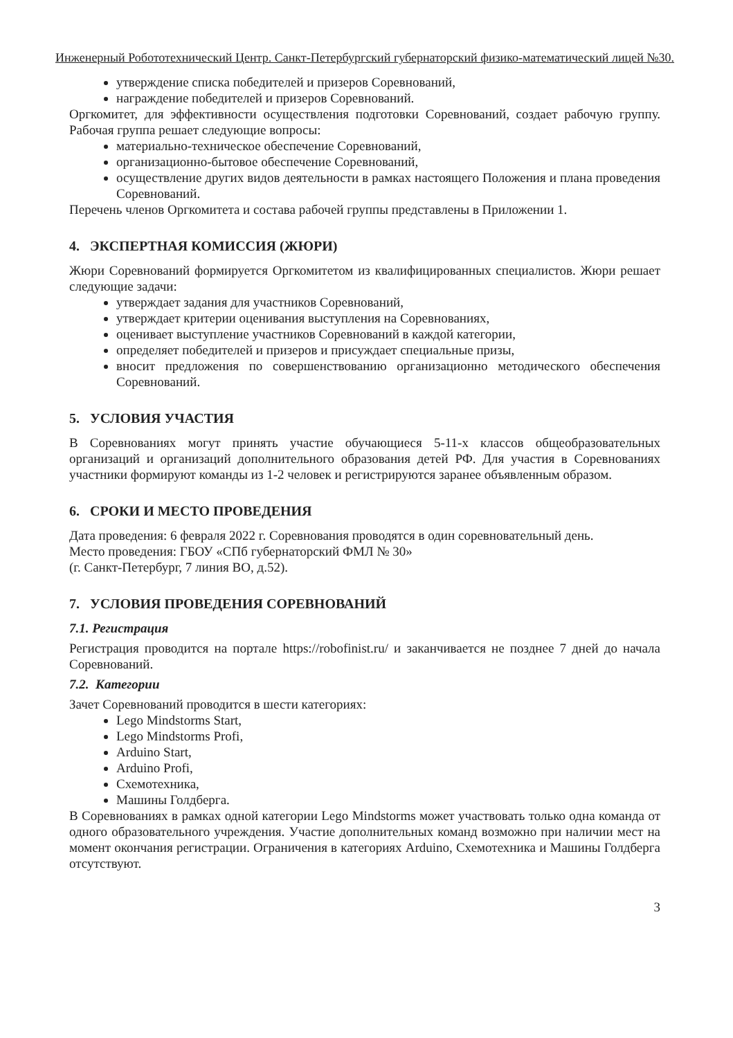Инженерный Робототехнический Центр. Санкт-Петербургский губернаторский физико-математический лицей №30.
утверждение списка победителей и призеров Соревнований,
награждение победителей и призеров Соревнований.
Оргкомитет, для эффективности осуществления подготовки Соревнований, создает рабочую группу. Рабочая группа решает следующие вопросы:
материально-техническое обеспечение Соревнований,
организационно-бытовое обеспечение Соревнований,
осуществление других видов деятельности в рамках настоящего Положения и плана проведения Соревнований.
Перечень членов Оргкомитета и состава рабочей группы представлены в Приложении 1.
4. ЭКСПЕРТНАЯ КОМИССИЯ (ЖЮРИ)
Жюри Соревнований формируется Оргкомитетом из квалифицированных специалистов. Жюри решает следующие задачи:
утверждает задания для участников Соревнований,
утверждает критерии оценивания выступления на Соревнованиях,
оценивает выступление участников Соревнований в каждой категории,
определяет победителей и призеров и присуждает специальные призы,
вносит предложения по совершенствованию организационно методического обеспечения Соревнований.
5. УСЛОВИЯ УЧАСТИЯ
В Соревнованиях могут принять участие обучающиеся 5-11-х классов общеобразовательных организаций и организаций дополнительного образования детей РФ. Для участия в Соревнованиях участники формируют команды из 1-2 человек и регистрируются заранее объявленным образом.
6. СРОКИ И МЕСТО ПРОВЕДЕНИЯ
Дата проведения: 6 февраля 2022 г. Соревнования проводятся в один соревновательный день.
Место проведения: ГБОУ «СПб губернаторский ФМЛ № 30»
(г. Санкт-Петербург, 7 линия ВО, д.52).
7. УСЛОВИЯ ПРОВЕДЕНИЯ СОРЕВНОВАНИЙ
7.1. Регистрация
Регистрация проводится на портале https://robofinist.ru/ и заканчивается не позднее 7 дней до начала Соревнований.
7.2. Категории
Зачет Соревнований проводится в шести категориях:
Lego Mindstorms Start,
Lego Mindstorms Profi,
Arduino Start,
Arduino Profi,
Схемотехника,
Машины Голдберга.
В Соревнованиях в рамках одной категории Lego Mindstorms может участвовать только одна команда от одного образовательного учреждения. Участие дополнительных команд возможно при наличии мест на момент окончания регистрации. Ограничения в категориях Arduino, Схемотехника и Машины Голдберга отсутствуют.
3